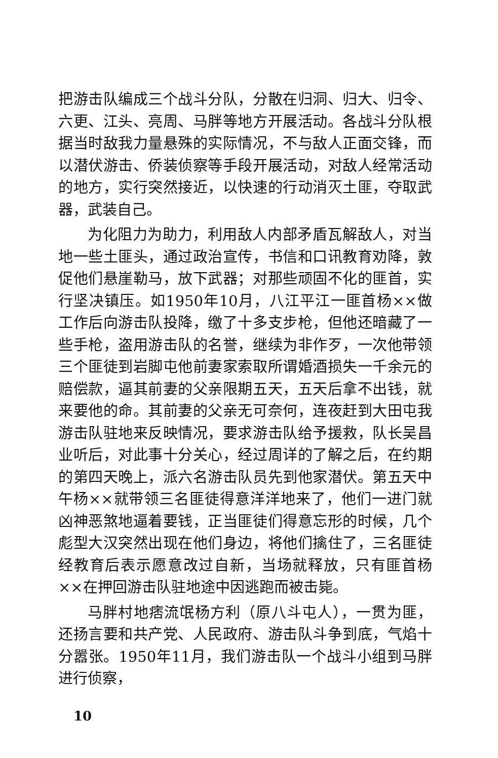把游击队编成三个战斗分队，分散在归洞、归大、归令、六更、江头、亮周、马胖等地方开展活动。各战斗分队根据当时敌我力量悬殊的实际情况，不与敌人正面交锋，而以潜伏游击、侨装侦察等手段开展活动，对敌人经常活动的地方，实行突然接近，以快速的行动消灭土匪，夺取武器，武装自己。
为化阻力为助力，利用敌人内部矛盾瓦解敌人，对当地一些土匪头，通过政治宣传，书信和口讯教育劝降，敦促他们悬崖勒马，放下武器；对那些顽固不化的匪首，实行坚决镇压。如1950年10月，八江平江一匪首杨××做工作后向游击队投降，缴了十多支步枪，但他还暗藏了一些手枪，盗用游击队的名誉，继续为非作歹，一次他带领三个匪徒到岩脚屯他前妻家索取所谓婚酒损失一千余元的赔偿款，逼其前妻的父亲限期五天，五天后拿不出钱，就来要他的命。其前妻的父亲无可奈何，连夜赶到大田屯我游击队驻地来反映情况，要求游击队给予援救，队长吴昌业听后，对此事十分关心，经过周详的了解之后，在约期的第四天晚上，派六名游击队员先到他家潜伏。第五天中午杨××就带领三名匪徒得意洋洋地来了，他们一进门就凶神恶煞地逼着要钱，正当匪徒们得意忘形的时候，几个彪型大汉突然出现在他们身边，将他们擒住了，三名匪徒经教育后表示愿意改过自新，当场就释放，只有匪首杨××在押回游击队驻地途中因逃跑而被击毙。
马胖村地痞流氓杨方利（原八斗屯人），一贯为匪，还扬言要和共产党、人民政府、游击队斗争到底，气焰十分嚣张。1950年11月，我们游击队一个战斗小组到马胖进行侦察，
10